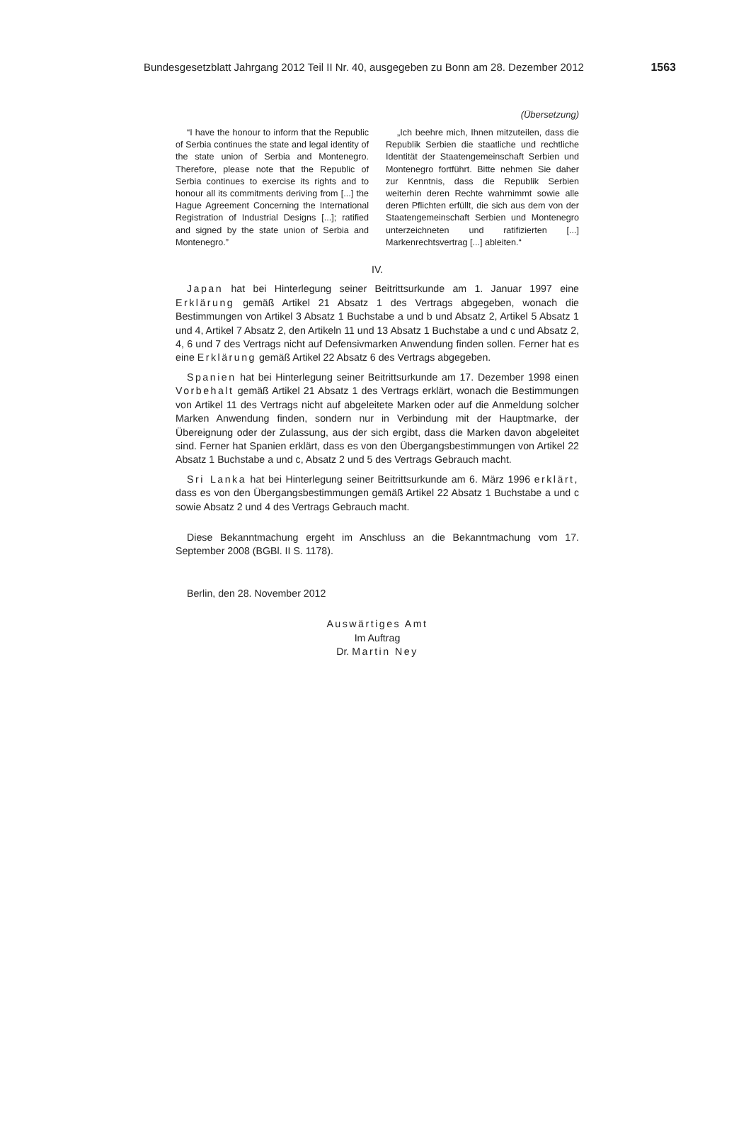Bundesgesetzblatt Jahrgang 2012 Teil II Nr. 40, ausgegeben zu Bonn am 28. Dezember 2012 1563
(Übersetzung)
“I have the honour to inform that the Republic of Serbia continues the state and legal identity of the state union of Serbia and Montenegro. Therefore, please note that the Republic of Serbia continues to exercise its rights and to honour all its commitments deriving from [...] the Hague Agreement Concerning the International Registration of Industrial Designs [...]; ratified and signed by the state union of Serbia and Montenegro.”
„Ich beehre mich, Ihnen mitzuteilen, dass die Republik Serbien die staatliche und rechtliche Identität der Staatengemeinschaft Serbien und Montenegro fortführt. Bitte nehmen Sie daher zur Kenntnis, dass die Republik Serbien weiterhin deren Rechte wahrnimmt sowie alle deren Pflichten erfüllt, die sich aus dem von der Staatengemeinschaft Serbien und Montenegro unterzeichneten und ratifizierten [...] Markenrechtsvertrag [...] ableiten.“
IV.
Japan hat bei Hinterlegung seiner Beitrittsurkunde am 1. Januar 1997 eine Erklärung gemäß Artikel 21 Absatz 1 des Vertrags abgegeben, wonach die Bestimmungen von Artikel 3 Absatz 1 Buchstabe a und b und Absatz 2, Artikel 5 Absatz 1 und 4, Artikel 7 Absatz 2, den Artikeln 11 und 13 Absatz 1 Buchstabe a und c und Absatz 2, 4, 6 und 7 des Vertrags nicht auf Defensivmarken Anwendung finden sollen. Ferner hat es eine Erklärung gemäß Artikel 22 Absatz 6 des Vertrags abgegeben.
Spanien hat bei Hinterlegung seiner Beitrittsurkunde am 17. Dezember 1998 einen Vorbehalt gemäß Artikel 21 Absatz 1 des Vertrags erklärt, wonach die Bestimmungen von Artikel 11 des Vertrags nicht auf abgeleitete Marken oder auf die Anmeldung solcher Marken Anwendung finden, sondern nur in Verbindung mit der Hauptmarke, der Übereignung oder der Zulassung, aus der sich ergibt, dass die Marken davon abgeleitet sind. Ferner hat Spanien erklärt, dass es von den Übergangsbestimmungen von Artikel 22 Absatz 1 Buchstabe a und c, Absatz 2 und 5 des Vertrags Gebrauch macht.
Sri Lanka hat bei Hinterlegung seiner Beitrittsurkunde am 6. März 1996 erklärt, dass es von den Übergangsbestimmungen gemäß Artikel 22 Absatz 1 Buchstabe a und c sowie Absatz 2 und 4 des Vertrags Gebrauch macht.
Diese Bekanntmachung ergeht im Anschluss an die Bekanntmachung vom 17. September 2008 (BGBl. II S. 1178).
Berlin, den 28. November 2012
Auswärtiges Amt
Im Auftrag
Dr. Martin Ney